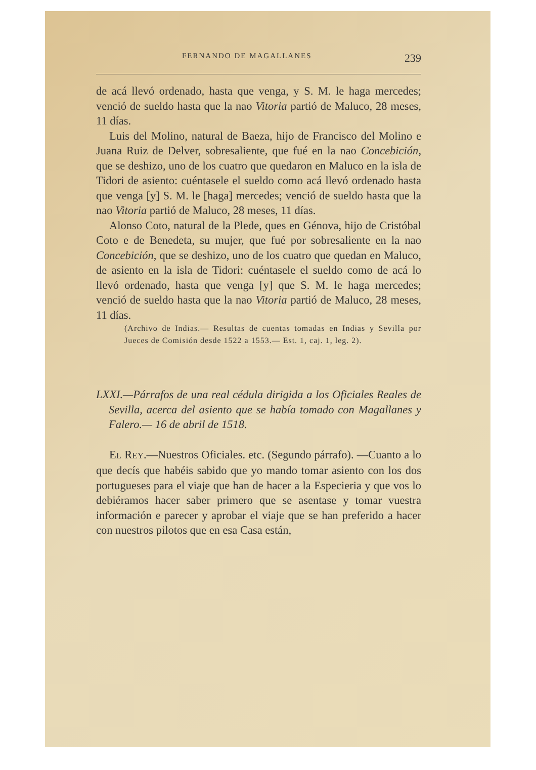FERNANDO DE MAGALLANES 239
de acá llevó ordenado, hasta que venga, y S. M. le haga mercedes; venció de sueldo hasta que la nao Vitoria partió de Maluco, 28 meses, 11 días.
Luis del Molino, natural de Baeza, hijo de Francisco del Molino e Juana Ruiz de Delver, sobresaliente, que fué en la nao Concebición, que se deshizo, uno de los cuatro que quedaron en Maluco en la isla de Tidori de asiento: cuéntasele el sueldo como acá llevó ordenado hasta que venga [y] S. M. le [haga] mercedes; venció de sueldo hasta que la nao Vitoria partió de Maluco, 28 meses, 11 días.
Alonso Coto, natural de la Plede, ques en Génova, hijo de Cristóbal Coto e de Benedeta, su mujer, que fué por sobresaliente en la nao Concebición, que se deshizo, uno de los cuatro que quedan en Maluco, de asiento en la isla de Tidori: cuéntasele el sueldo como de acá lo llevó ordenado, hasta que venga [y] que S. M. le haga mercedes; venció de sueldo hasta que la nao Vitoria partió de Maluco, 28 meses, 11 días.
(Archivo de Indias.— Resultas de cuentas tomadas en Indias y Sevilla por Jueces de Comisión desde 1522 a 1553.— Est. 1, caj. 1, leg. 2).
LXXI.—Párrafos de una real cédula dirigida a los Oficiales Reales de Sevilla, acerca del asiento que se había tomado con Magallanes y Falero.— 16 de abril de 1518.
EL REY.—Nuestros Oficiales. etc. (Segundo párrafo). —Cuanto a lo que decís que habéis sabido que yo mando tomar asiento con los dos portugueses para el viaje que han de hacer a la Especieria y que vos lo debiéramos hacer saber primero que se asentase y tomar vuestra información e parecer y aprobar el viaje que se han preferido a hacer con nuestros pilotos que en esa Casa están,